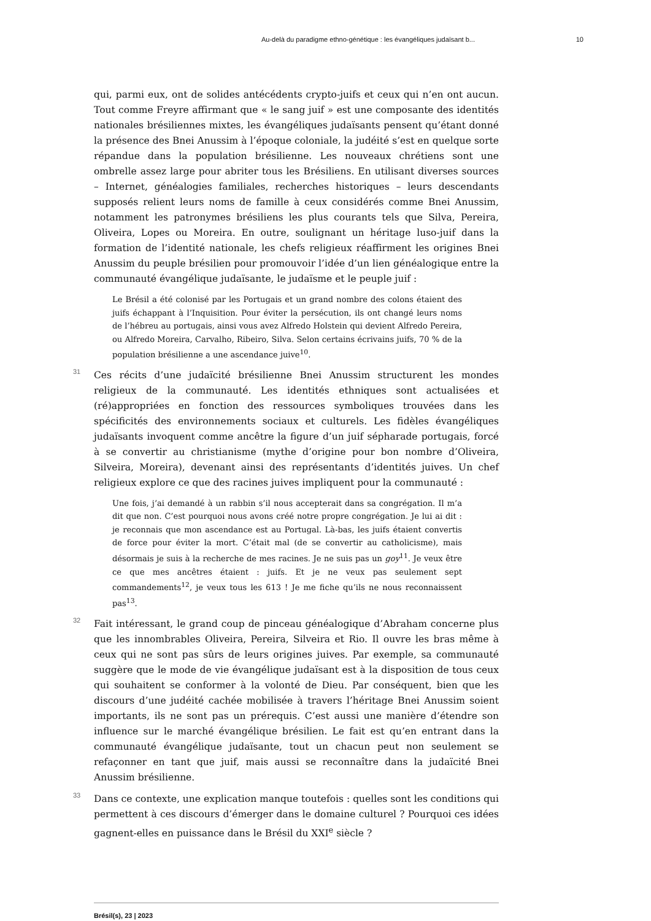Au-delà du paradigme ethno-génétique : les évangéliques judaïsant b... 10
qui, parmi eux, ont de solides antécédents crypto-juifs et ceux qui n’en ont aucun. Tout comme Freyre affirmant que « le sang juif » est une composante des identités nationales brésiliennes mixtes, les évangéliques judaïsants pensent qu’étant donné la présence des Bnei Anussim à l’époque coloniale, la judéité s’est en quelque sorte répandue dans la population brésilienne. Les nouveaux chrétiens sont une ombrelle assez large pour abriter tous les Brésiliens. En utilisant diverses sources – Internet, généalogies familiales, recherches historiques – leurs descendants supposés relient leurs noms de famille à ceux considérés comme Bnei Anussim, notamment les patronymes brésiliens les plus courants tels que Silva, Pereira, Oliveira, Lopes ou Moreira. En outre, soulignant un héritage luso-juif dans la formation de l’identité nationale, les chefs religieux réaffirment les origines Bnei Anussim du peuple brésilien pour promouvoir l’idée d’un lien généalogique entre la communauté évangélique judaïsante, le judaïsme et le peuple juif :
Le Brésil a été colonisé par les Portugais et un grand nombre des colons étaient des juifs échappant à l’Inquisition. Pour éviter la persécution, ils ont changé leurs noms de l’hébreu au portugais, ainsi vous avez Alfredo Holstein qui devient Alfredo Pereira, ou Alfredo Moreira, Carvalho, Ribeiro, Silva. Selon certains écrivains juifs, 70 % de la population brésilienne a une ascendance juive<sup>10</sup>.
31
Ces récits d’une judaïcité brésilienne Bnei Anussim structurent les mondes religieux de la communauté. Les identités ethniques sont actualisées et (ré)appropriées en fonction des ressources symboliques trouvées dans les spécificités des environnements sociaux et culturels. Les fidèles évangéliques judaïsants invoquent comme ancêtre la figure d’un juif sépharade portugais, forcé à se convertir au christianisme (mythe d’origine pour bon nombre d’Oliveira, Silveira, Moreira), devenant ainsi des représentants d’identités juives. Un chef religieux explore ce que des racines juives impliquent pour la communauté :
Une fois, j’ai demandé à un rabbin s’il nous accepterait dans sa congrégation. Il m’a dit que non. C’est pourquoi nous avons créé notre propre congrégation. Je lui ai dit : je reconnais que mon ascendance est au Portugal. Là-bas, les juifs étaient convertis de force pour éviter la mort. C’était mal (de se convertir au catholicisme), mais désormais je suis à la recherche de mes racines. Je ne suis pas un goy<sup>11</sup>. Je veux être ce que mes ancêtres étaient : juifs. Et je ne veux pas seulement sept commandements<sup>12</sup>, je veux tous les 613 ! Je me fiche qu’ils ne nous reconnaissent pas<sup>13</sup>.
32
Fait intéressant, le grand coup de pinceau généalogique d’Abraham concerne plus que les innombrables Oliveira, Pereira, Silveira et Rio. Il ouvre les bras même à ceux qui ne sont pas sûrs de leurs origines juives. Par exemple, sa communauté suggère que le mode de vie évangélique judaïsant est à la disposition de tous ceux qui souhaitent se conformer à la volonté de Dieu. Par conséquent, bien que les discours d’une judéité cachée mobilisée à travers l’héritage Bnei Anussim soient importants, ils ne sont pas un prérequis. C’est aussi une manière d’étendre son influence sur le marché évangélique brésilien. Le fait est qu’en entrant dans la communauté évangélique judaïsante, tout un chacun peut non seulement se refaçonner en tant que juif, mais aussi se reconnaître dans la judaïcité Bnei Anussim brésilienne.
33
Dans ce contexte, une explication manque toutefois : quelles sont les conditions qui permettent à ces discours d’émerger dans le domaine culturel ? Pourquoi ces idées gagnent-elles en puissance dans le Brésil du XXI<sup>e</sup> siècle ?
Brésil(s), 23 | 2023